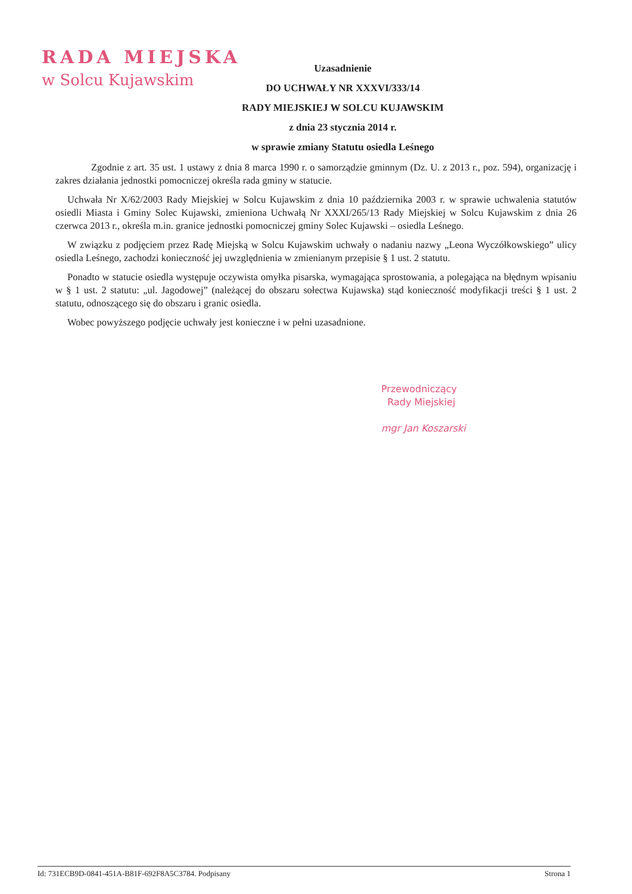RADA MIEJSKA
w Solcu Kujawskim
Uzasadnienie
DO UCHWAŁY NR XXXVI/333/14
RADY MIEJSKIEJ W SOLCU KUJAWSKIM
z dnia 23 stycznia 2014 r.
w sprawie zmiany Statutu osiedla Leśnego
Zgodnie z art. 35 ust. 1 ustawy z dnia 8 marca 1990 r. o samorządzie gminnym (Dz. U. z 2013 r., poz. 594), organizację i zakres działania jednostki pomocniczej określa rada gminy w statucie.
Uchwała Nr X/62/2003 Rady Miejskiej w Solcu Kujawskim z dnia 10 października 2003 r. w sprawie uchwalenia statutów osiedli Miasta i Gminy Solec Kujawski, zmieniona Uchwałą Nr XXXI/265/13 Rady Miejskiej w Solcu Kujawskim z dnia 26 czerwca 2013 r., określa m.in. granice jednostki pomocniczej gminy Solec Kujawski – osiedla Leśnego.
W związku z podjęciem przez Radę Miejską w Solcu Kujawskim uchwały o nadaniu nazwy „Leona Wyczółkowskiego” ulicy osiedla Leśnego, zachodzi konieczność jej uwzględnienia w zmienianym przepisie § 1 ust. 2 statutu.
Ponadto w statucie osiedla występuje oczywista omyłka pisarska, wymagająca sprostowania, a polegająca na błędnym wpisaniu w § 1 ust. 2 statutu: „ul. Jagodowej” (należącej do obszaru sołectwa Kujawska) stąd konieczność modyfikacji treści § 1 ust. 2 statutu, odnoszącego się do obszaru i granic osiedla.
Wobec powyższego podjęcie uchwały jest konieczne i w pełni uzasadnione.
Przewodniczący
Rady Miejskiej
mgr Jan Koszarski
Id: 731ECB9D-0841-451A-B81F-692F8A5C3784. Podpisany Strona 1